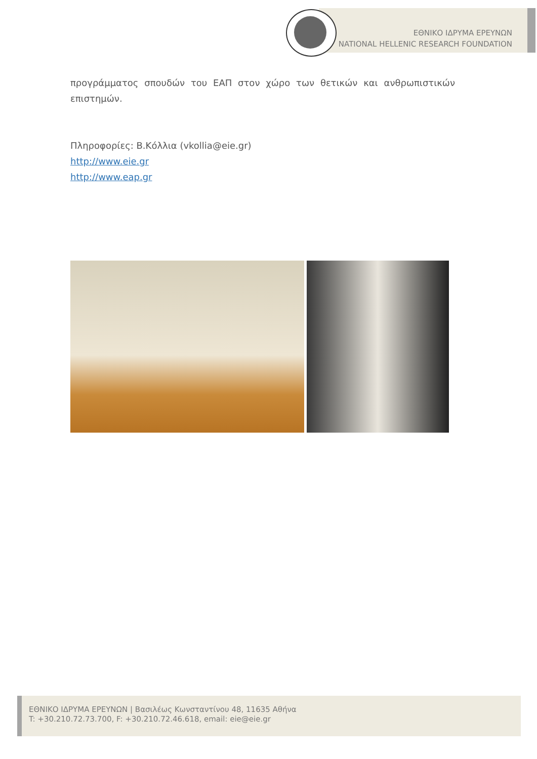ΕΘΝΙΚΟ ΙΔΡΥΜΑ ΕΡΕΥΝΩΝ
NATIONAL HELLENIC RESEARCH FOUNDATION
προγράμματος σπουδών του ΕΑΠ στον χώρο των θετικών και ανθρωπιστικών επιστημών.
Πληροφορίες: Β.Κόλλια (vkollia@eie.gr)
http://www.eie.gr
http://www.eap.gr
ΕΘΝΙΚΟ ΙΔΡΥΜΑ ΕΡΕΥΝΩΝ | Βασιλέως Κωνσταντίνου 48, 11635 Αθήνα
T: +30.210.72.73.700, F: +30.210.72.46.618, email: eie@eie.gr